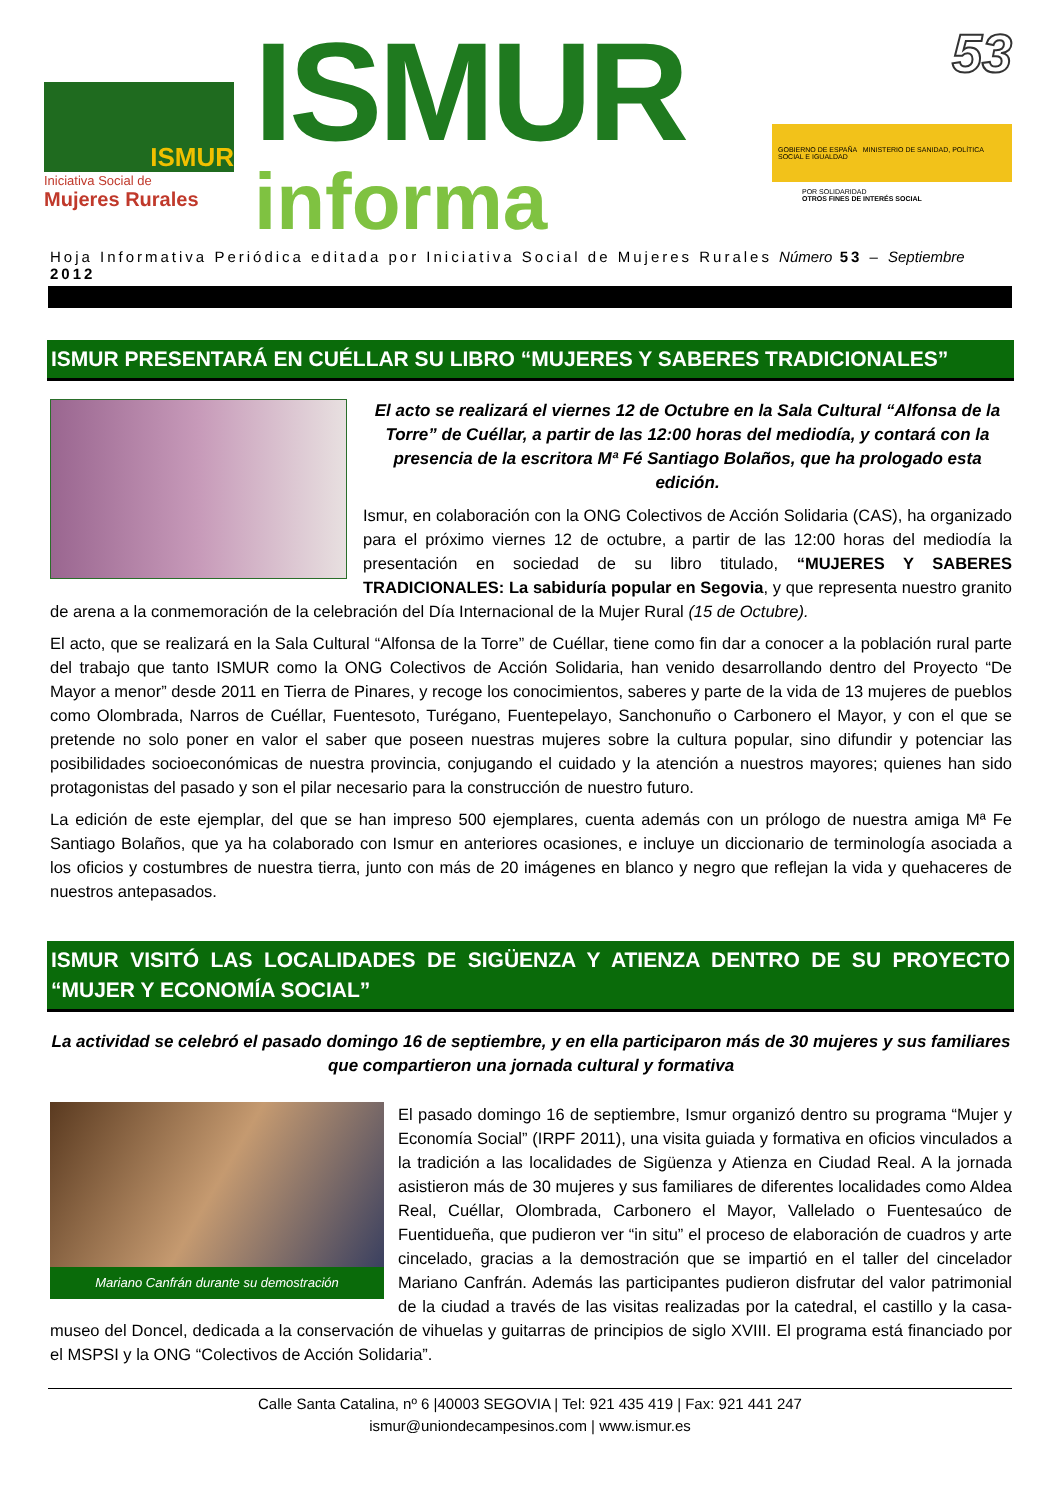ISMUR
Iniciativa Social de
Mujeres Rurales
ISMUR
informa
53
GOBIERNO DE ESPAÑA MINISTERIO DE SANIDAD, POLÍTICA SOCIAL E IGUALDAD
POR SOLIDARIDAD
OTROS FINES DE INTERÉS SOCIAL
Hoja Informativa Periódica editada por Iniciativa Social de Mujeres Rurales Número 53 – Septiembre 2012
ISMUR PRESENTARÁ EN CUÉLLAR SU LIBRO “MUJERES Y SABERES TRADICIONALES”
El acto se realizará el viernes 12 de Octubre en la Sala Cultural “Alfonsa de la Torre” de Cuéllar, a partir de las 12:00 horas del mediodía, y contará con la presencia de la escritora Mª Fé Santiago Bolaños, que ha prologado esta edición.
Ismur, en colaboración con la ONG Colectivos de Acción Solidaria (CAS), ha organizado para el próximo viernes 12 de octubre, a partir de las 12:00 horas del mediodía la presentación en sociedad de su libro titulado, “MUJERES Y SABERES TRADICIONALES: La sabiduría popular en Segovia, y que representa nuestro granito de arena a la conmemoración de la celebración del Día Internacional de la Mujer Rural (15 de Octubre).
El acto, que se realizará en la Sala Cultural “Alfonsa de la Torre” de Cuéllar, tiene como fin dar a conocer a la población rural parte del trabajo que tanto ISMUR como la ONG Colectivos de Acción Solidaria, han venido desarrollando dentro del Proyecto “De Mayor a menor” desde 2011 en Tierra de Pinares, y recoge los conocimientos, saberes y parte de la vida de 13 mujeres de pueblos como Olombrada, Narros de Cuéllar, Fuentesoto, Turégano, Fuentepelayo, Sanchonuño o Carbonero el Mayor, y con el que se pretende no solo poner en valor el saber que poseen nuestras mujeres sobre la cultura popular, sino difundir y potenciar las posibilidades socioeconómicas de nuestra provincia, conjugando el cuidado y la atención a nuestros mayores; quienes han sido protagonistas del pasado y son el pilar necesario para la construcción de nuestro futuro.
La edición de este ejemplar, del que se han impreso 500 ejemplares, cuenta además con un prólogo de nuestra amiga Mª Fe Santiago Bolaños, que ya ha colaborado con Ismur en anteriores ocasiones, e incluye un diccionario de terminología asociada a los oficios y costumbres de nuestra tierra, junto con más de 20 imágenes en blanco y negro que reflejan la vida y quehaceres de nuestros antepasados.
ISMUR VISITÓ LAS LOCALIDADES DE SIGÜENZA Y ATIENZA DENTRO DE SU PROYECTO “MUJER Y ECONOMÍA SOCIAL”
La actividad se celebró el pasado domingo 16 de septiembre, y en ella participaron más de 30 mujeres y sus familiares que compartieron una jornada cultural y formativa
Mariano Canfrán durante su demostración
El pasado domingo 16 de septiembre, Ismur organizó dentro su programa “Mujer y Economía Social” (IRPF 2011), una visita guiada y formativa en oficios vinculados a la tradición a las localidades de Sigüenza y Atienza en Ciudad Real. A la jornada asistieron más de 30 mujeres y sus familiares de diferentes localidades como Aldea Real, Cuéllar, Olombrada, Carbonero el Mayor, Vallelado o Fuentesaúco de Fuentidueña, que pudieron ver “in situ” el proceso de elaboración de cuadros y arte cincelado, gracias a la demostración que se impartió en el taller del cincelador Mariano Canfrán. Además las participantes pudieron disfrutar del valor patrimonial de la ciudad a través de las visitas realizadas por la catedral, el castillo y la casa-museo del Doncel, dedicada a la conservación de vihuelas y guitarras de principios de siglo XVIII. El programa está financiado por el MSPSI y la ONG “Colectivos de Acción Solidaria”.
Calle Santa Catalina, nº 6 |40003 SEGOVIA | Tel: 921 435 419 | Fax: 921 441 247
ismur@uniondecampesinos.com | www.ismur.es